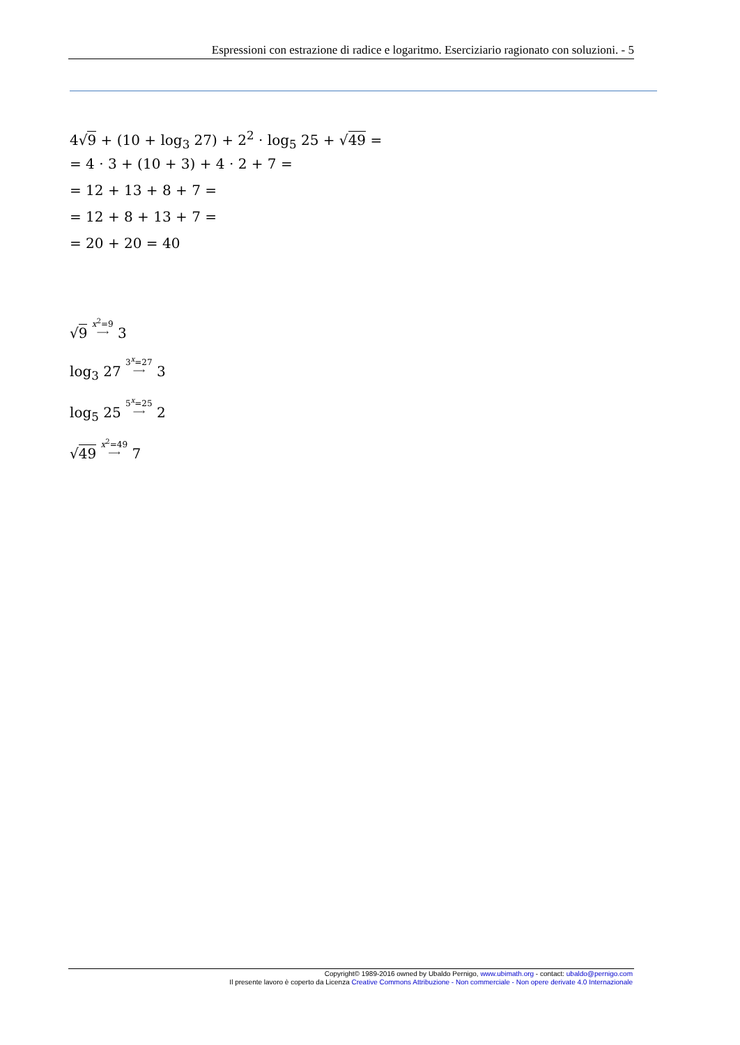Espressioni con estrazione di radice e logaritmo. Eserciziario ragionato con soluzioni. - 5
4√9 + (10 + log<sub>3</sub> 27) + 2<sup>2</sup> · log<sub>5</sub> 25 + √49 =
= 4 · 3 + (10 + 3) + 4 · 2 + 7 =
= 12 + 13 + 8 + 7 =
= 12 + 8 + 13 + 7 =
= 20 + 20 = 40
√9 x<sup>2</sup>=9
⟶ 3
log<sub>3</sub> 27 3<sup>x</sup>=27
⟶ 3
log<sub>5</sub> 25 5<sup>x</sup>=25
⟶ 2
√49 x<sup>2</sup>=49
⟶ 7
Copyright© 1989-2016 owned by Ubaldo Pernigo, www.ubimath.org - contact: ubaldo@pernigo.com
Il presente lavoro è coperto da Licenza Creative Commons Attribuzione - Non commerciale - Non opere derivate 4.0 Internazionale